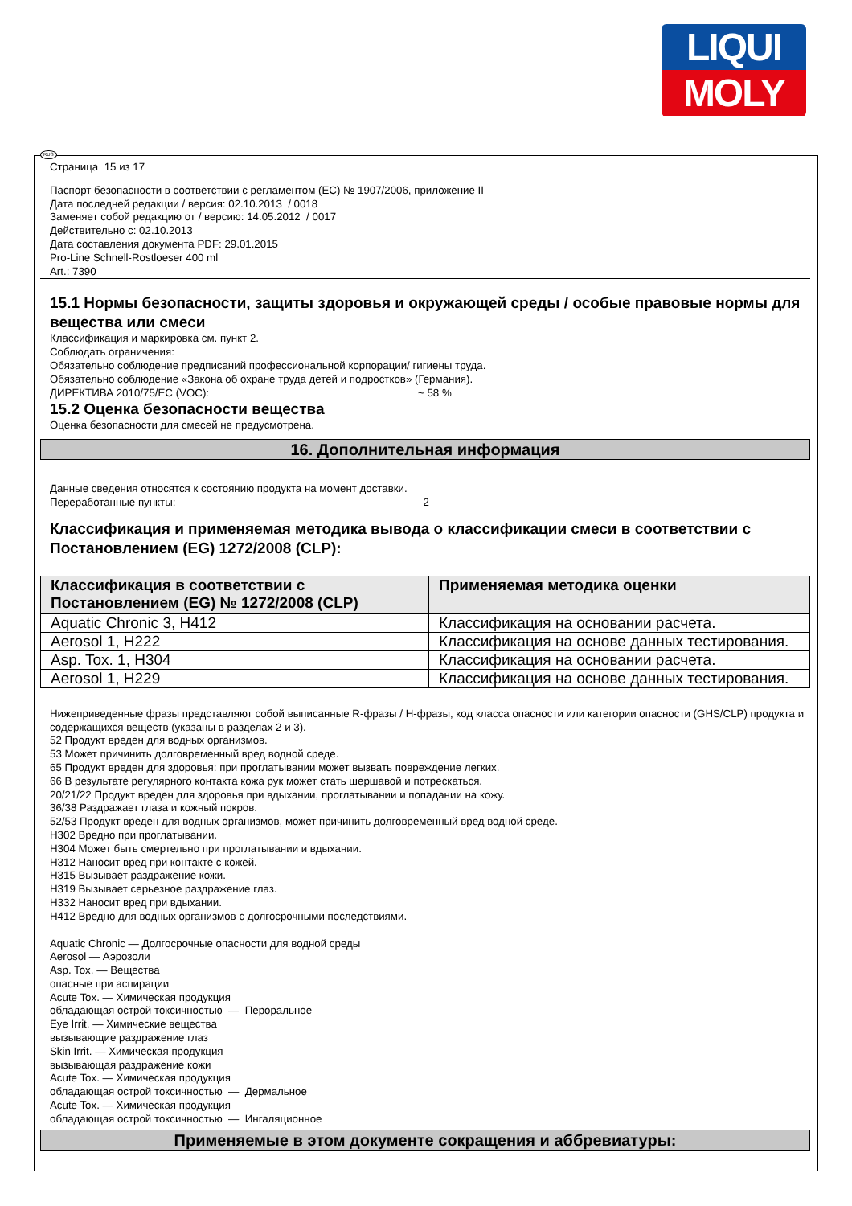LIQUI
MOLY
RUS
Страница 15 из 17
Паспорт безопасности в соответствии с регламентом (ЕС) № 1907/2006, приложение II
Дата последней редакции / версия: 02.10.2013 / 0018
Заменяет собой редакцию от / версию: 14.05.2012 / 0017
Действительно с: 02.10.2013
Дата составления документа PDF: 29.01.2015
Pro-Line Schnell-Rostloeser 400 ml
Art.: 7390
15.1 Нормы безопасности, защиты здоровья и окружающей среды / особые правовые нормы для вещества или смеси
Классификация и маркировка см. пункт 2.
Соблюдать ограничения:
Обязательно соблюдение предписаний профессиональной корпорации/ гигиены труда.
Обязательно соблюдение «Закона об охране труда детей и подростков» (Германия).
ДИРЕКТИВА 2010/75/ЕС (VOC): ~ 58 %
15.2 Оценка безопасности вещества
Оценка безопасности для смесей не предусмотрена.
16. Дополнительная информация
Данные сведения относятся к состоянию продукта на момент доставки.
Переработанные пункты: 2
Классификация и применяемая методика вывода о классификации смеси в соответствии с Постановлением (EG) 1272/2008 (CLP):
| Классификация в соответствии с Постановлением (EG) № 1272/2008 (CLP) | Применяемая методика оценки |
| --- | --- |
| Aquatic Chronic 3, H412 | Классификация на основании расчета. |
| Aerosol 1, H222 | Классификация на основе данных тестирования. |
| Asp. Tox. 1, H304 | Классификация на основании расчета. |
| Aerosol 1, H229 | Классификация на основе данных тестирования. |
Нижеприведенные фразы представляют собой выписанные R-фразы / Н-фразы, код класса опасности или категории опасности (GHS/CLP) продукта и содержащихся веществ (указаны в разделах 2 и 3).
52 Продукт вреден для водных организмов.
53 Может причинить долговременный вред водной среде.
65 Продукт вреден для здоровья: при проглатывании может вызвать повреждение легких.
66 В результате регулярного контакта кожа рук может стать шершавой и потрескаться.
20/21/22 Продукт вреден для здоровья при вдыхании, проглатывании и попадании на кожу.
36/38 Раздражает глаза и кожный покров.
52/53 Продукт вреден для водных организмов, может причинить долговременный вред водной среде.
H302 Вредно при проглатывании.
H304 Может быть смертельно при проглатывании и вдыхании.
H312 Наносит вред при контакте с кожей.
H315 Вызывает раздражение кожи.
H319 Вызывает серьезное раздражение глаз.
H332 Наносит вред при вдыхании.
H412 Вредно для водных организмов с долгосрочными последствиями.
Aquatic Chronic — Долгосрочные опасности для водной среды
Aerosol — Аэрозоли
Asp. Tox. — Вещества
опасные при аспирации
Acute Tox. — Химическая продукция
обладающая острой токсичностью — Пероральное
Eye Irrit. — Химические вещества
вызывающие раздражение глаз
Skin Irrit. — Химическая продукция
вызывающая раздражение кожи
Acute Tox. — Химическая продукция
обладающая острой токсичностью — Дермальное
Acute Tox. — Химическая продукция
обладающая острой токсичностью — Ингаляционное
Применяемые в этом документе сокращения и аббревиатуры: